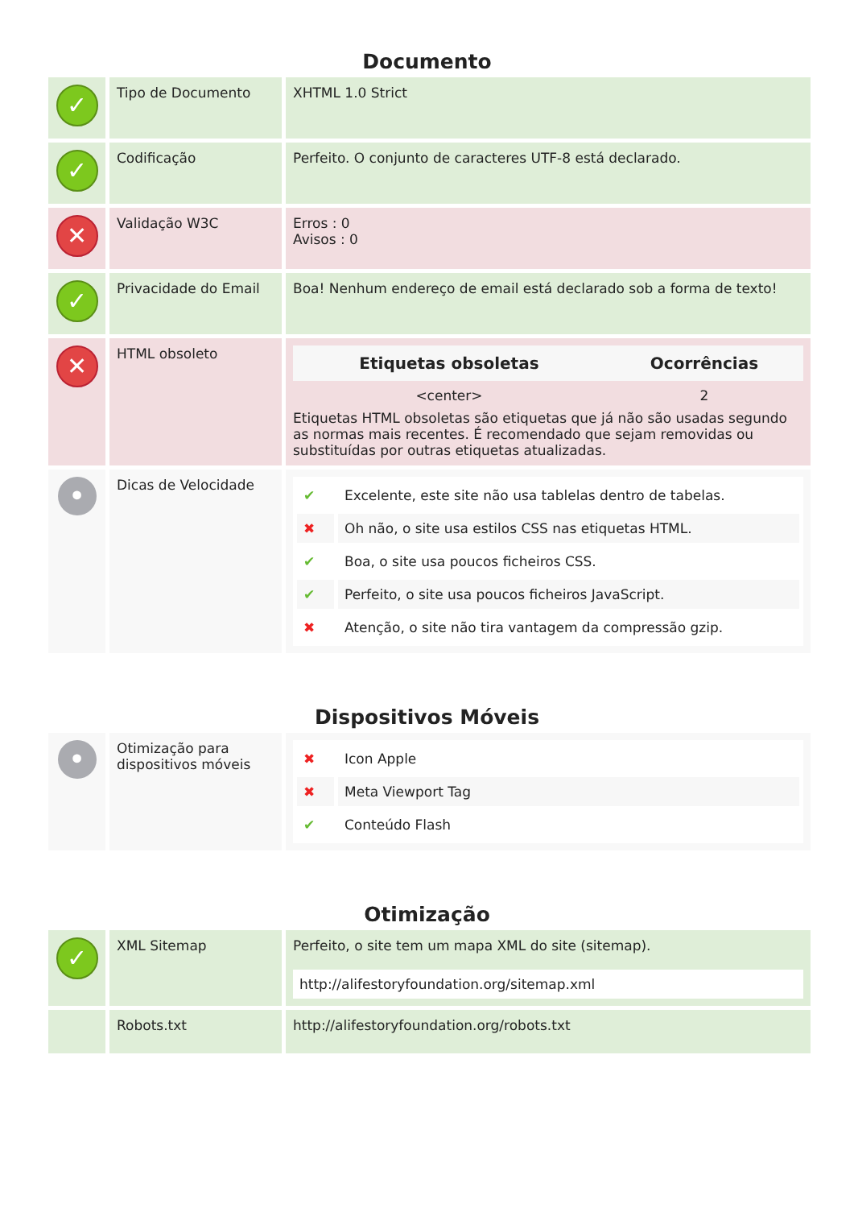Documento
| ✓ | Tipo de Documento | XHTML 1.0 Strict |
| ✓ | Codificação | Perfeito. O conjunto de caracteres UTF-8 está declarado. |
| ✕ | Validação W3C | Erros : 0 Avisos : 0 |
| ✓ | Privacidade do Email | Boa! Nenhum endereço de email está declarado sob a forma de texto! |
| ✕ | HTML obsoleto | / Etiquetas obsoletas / Ocorrências / / --- / --- / / <center> / 2 / Etiquetas HTML obsoletas são etiquetas que já não são usadas segundo as normas mais recentes. É recomendado que sejam removidas ou substituídas por outras etiquetas atualizadas. |
| • | Dicas de Velocidade | / ✔ / Excelente, este site não usa tablelas dentro de tabelas. / / ✖ / Oh não, o site usa estilos CSS nas etiquetas HTML. / / ✔ / Boa, o site usa poucos ficheiros CSS. / / ✔ / Perfeito, o site usa poucos ficheiros JavaScript. / / ✖ / Atenção, o site não tira vantagem da compressão gzip. / |
Dispositivos Móveis
| • | Otimização para dispositivos móveis | / ✖ / Icon Apple / / ✖ / Meta Viewport Tag / / ✔ / Conteúdo Flash / |
Otimização
| ✓ | XML Sitemap | Perfeito, o site tem um mapa XML do site (sitemap). http://alifestoryfoundation.org/sitemap.xml |
| | Robots.txt | http://alifestoryfoundation.org/robots.txt |